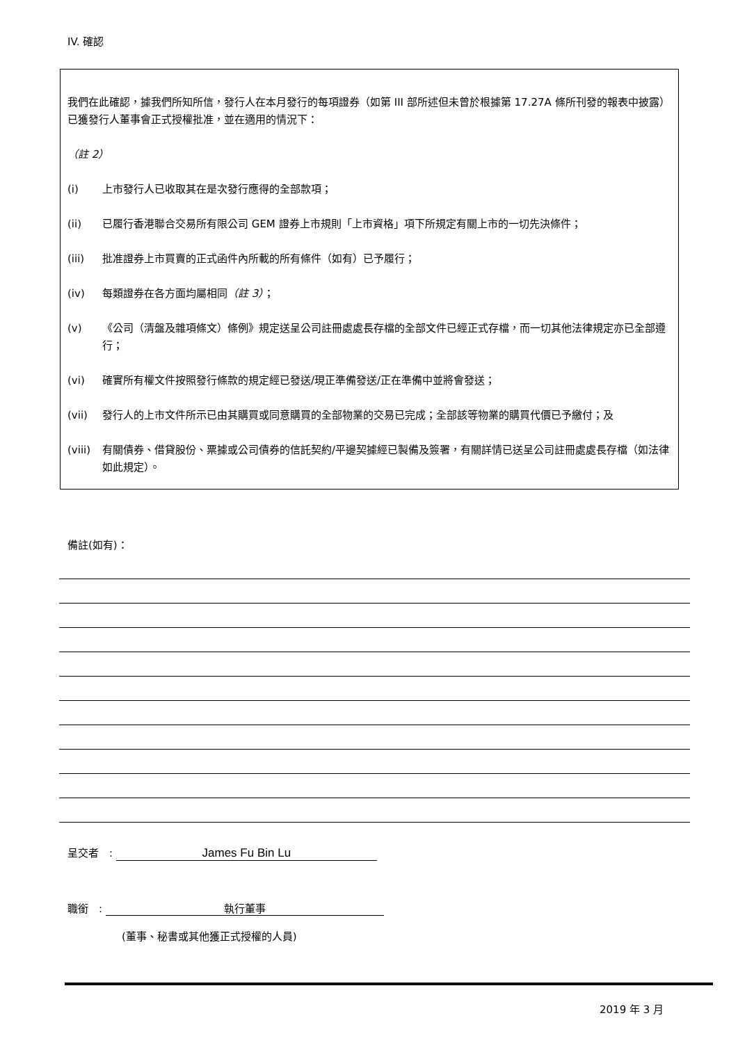IV. 確認
我們在此確認，據我們所知所信，發行人在本月發行的每項證券（如第 III 部所述但未曾於根據第 17.27A 條所刊發的報表中披露）已獲發行人董事會正式授權批准，並在適用的情況下：
（註 2）
(i) 上市發行人已收取其在是次發行應得的全部款項；
(ii) 已履行香港聯合交易所有限公司 GEM 證券上市規則「上市資格」項下所規定有關上市的一切先決條件；
(iii) 批准證券上市買賣的正式函件內所載的所有條件（如有）已予履行；
(iv) 每類證券在各方面均屬相同（註 3）；
(v) 《公司（清盤及雜項條文）條例》規定送呈公司註冊處處長存檔的全部文件已經正式存檔，而一切其他法律規定亦已全部遵行；
(vi) 確實所有權文件按照發行條款的規定經已發送/現正準備發送/正在準備中並將會發送；
(vii) 發行人的上市文件所示已由其購買或同意購買的全部物業的交易已完成；全部該等物業的購買代價已予繳付；及
(viii) 有關債券、借貸股份、票據或公司債券的信託契約/平邊契據經已製備及簽署，有關詳情已送呈公司註冊處處長存檔（如法律如此規定）。
備註(如有)：
呈交者　: James Fu Bin Lu
職銜　: 執行董事
(董事、秘書或其他獲正式授權的人員)
2019 年 3 月